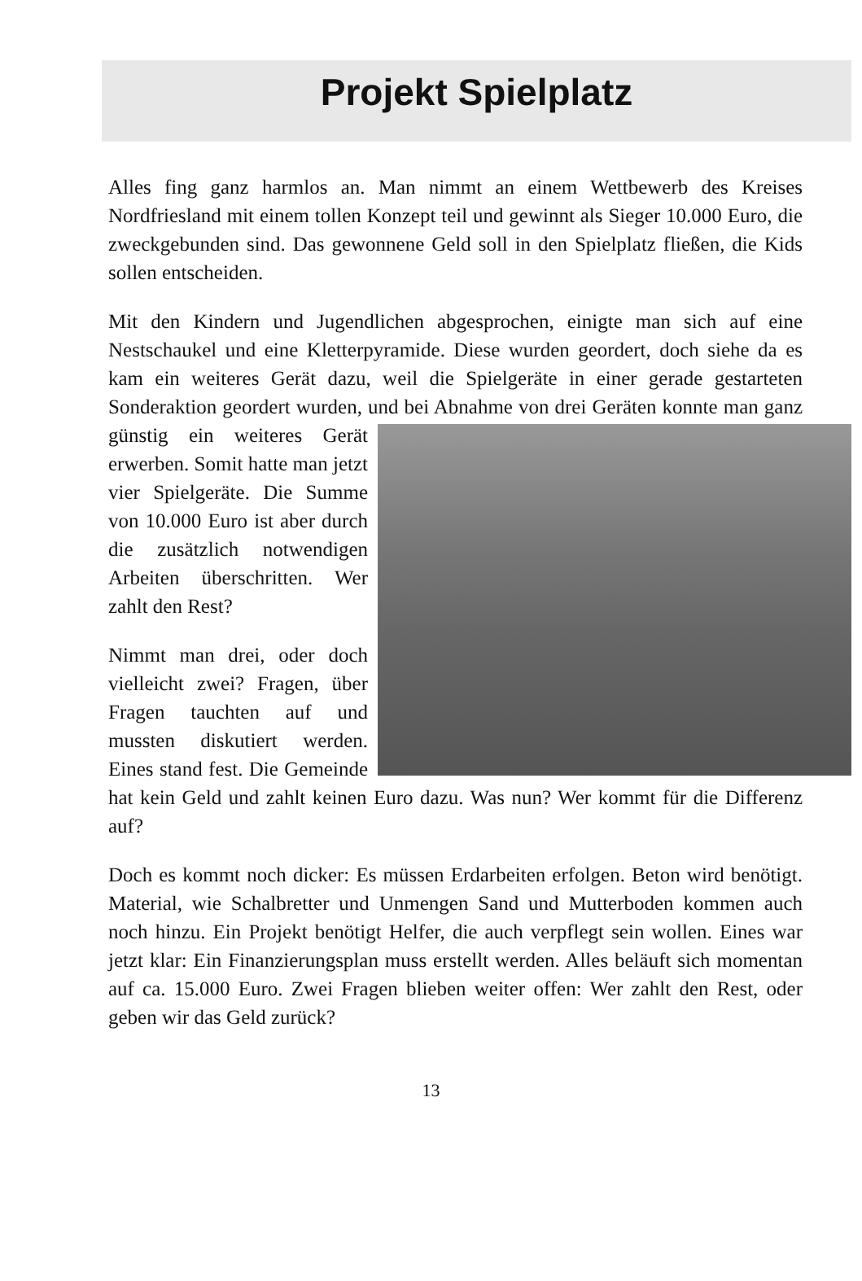Projekt Spielplatz
Alles fing ganz harmlos an. Man nimmt an einem Wettbewerb des Kreises Nordfriesland mit einem tollen Konzept teil und gewinnt als Sieger 10.000 Euro, die zweckgebunden sind. Das gewonnene Geld soll in den Spielplatz fließen, die Kids sollen entscheiden.
Mit den Kindern und Jugendlichen abgesprochen, einigte man sich auf eine Nestschaukel und eine Kletterpyramide. Diese wurden geordert, doch siehe da es kam ein weiteres Gerät dazu, weil die Spielgeräte in einer gerade gestarteten Sonderaktion geordert wurden, und bei Abnahme von drei Geräten konnte man ganz günstig ein weiteres Gerät erwerben. Somit hatte man jetzt vier Spielgeräte. Die Summe von 10.000 Euro ist aber durch die zusätzlich notwendigen Arbeiten überschritten. Wer zahlt den Rest?
Nimmt man drei, oder doch vielleicht zwei? Fragen, über Fragen tauchten auf und mussten diskutiert werden. Eines stand fest. Die Gemeinde hat kein Geld und zahlt keinen Euro dazu. Was nun? Wer kommt für die Differenz auf?
Doch es kommt noch dicker: Es müssen Erdarbeiten erfolgen. Beton wird benötigt. Material, wie Schalbretter und Unmengen Sand und Mutterboden kommen auch noch hinzu. Ein Projekt benötigt Helfer, die auch verpflegt sein wollen. Eines war jetzt klar: Ein Finanzierungsplan muss erstellt werden. Alles beläuft sich momentan auf ca. 15.000 Euro. Zwei Fragen blieben weiter offen: Wer zahlt den Rest, oder geben wir das Geld zurück?
13